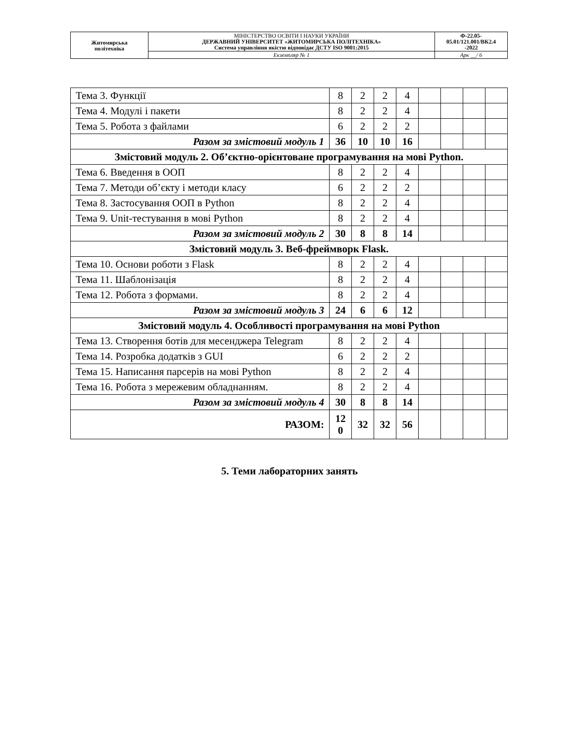| Житомирська політехніка | МІНІСТЕРСТВО ОСВІТИ І НАУКИ УКРАЇНИ ДЕРЖАВНИЙ УНІВЕРСИТЕТ «ЖИТОМИРСЬКА ПОЛІТЕХНІКА» Система управління якістю відповідає ДСТУ ISO 9001:2015 | Ф-22.05- 05.01/121.001/ВК2.4 -2022 |
| | Екземпляр № 1 | Арк __/ 6 |
| Тема 3. Функції | 8 | 2 | 2 | 4 | | | | |
| Тема 4. Модулі і пакети | 8 | 2 | 2 | 4 | | | | |
| Тема 5. Робота з файлами | 6 | 2 | 2 | 2 | | | | |
| Разом за змістовий модуль 1 | 36 | 10 | 10 | 16 | | | | |
| Змістовий модуль 2. Об’єктно-орієнтоване програмування на мові Python. | | | | | | | | |
| Тема 6. Введення в ООП | 8 | 2 | 2 | 4 | | | | |
| Тема 7. Методи об’єкту і методи класу | 6 | 2 | 2 | 2 | | | | |
| Тема 8. Застосування ООП в Python | 8 | 2 | 2 | 4 | | | | |
| Тема 9. Unit-тестування в мові Python | 8 | 2 | 2 | 4 | | | | |
| Разом за змістовий модуль 2 | 30 | 8 | 8 | 14 | | | | |
| Змістовий модуль 3. Веб-фреймворк Flask. | | | | | | | | |
| Тема 10. Основи роботи з Flask | 8 | 2 | 2 | 4 | | | | |
| Тема 11. Шаблонізація | 8 | 2 | 2 | 4 | | | | |
| Тема 12. Робота з формами. | 8 | 2 | 2 | 4 | | | | |
| Разом за змістовий модуль 3 | 24 | 6 | 6 | 12 | | | | |
| Змістовий модуль 4. Особливості програмування на мові Python | | | | | | | | |
| Тема 13. Створення ботів для месенджера Telegram | 8 | 2 | 2 | 4 | | | | |
| Тема 14. Розробка додатків з GUI | 6 | 2 | 2 | 2 | | | | |
| Тема 15. Написання парсерів на мові Python | 8 | 2 | 2 | 4 | | | | |
| Тема 16. Робота з мережевим обладнанням. | 8 | 2 | 2 | 4 | | | | |
| Разом за змістовий модуль 4 | 30 | 8 | 8 | 14 | | | | |
| РАЗОМ: | 12 0 | 32 | 32 | 56 | | | | |
5. Теми лабораторних занять